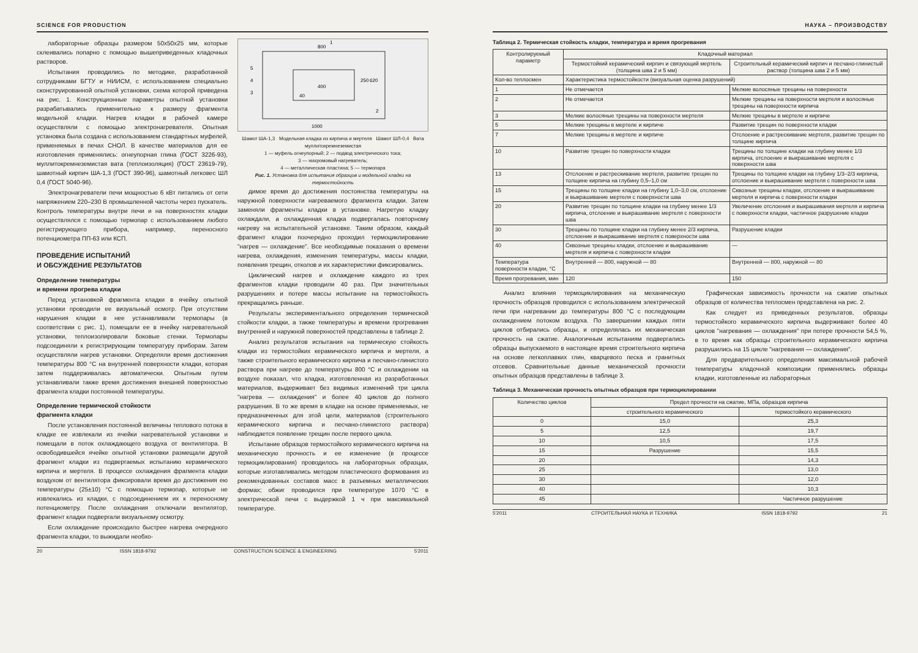SCIENCE FOR PRODUCTION
лабораторные образцы размером 50х50х25 мм, которые склеивались попарно с помощью вышеприведенных кладочных растворов.
Испытания проводились по методике, разработанной сотрудниками БГТУ и НИИСМ, с использованием специально сконструированной опытной установки, схема которой приведена на рис. 1. Конструкционные параметры опытной установки разрабатывались применительно к размеру фрагмента модельной кладки. Нагрев кладки в рабочей камере осуществляли с помощью электронагревателя. Опытная установка была создана с использованием стандартных муфелей, применяемых в печах СНОЛ. В качестве материалов для ее изготовления применялись: огнеупорная глина (ГОСТ 3226-93), муллитокремнеземистая вата (теплоизоляция) (ГОСТ 23619-79), шамотный кирпич ША-1,3 (ГОСТ 390-96), шамотный легковес ШЛ 0,4 (ГОСТ 5040-96).
Электронагреватели печи мощностью 6 кВт питались от сети напряжением 220–230 В промышленной частоты через пускатель. Контроль температуры внутри печи и на поверхностях кладки осуществлялся с помощью термопар с использованием любого регистрирующего прибора, например, переносного потенциометра ПП-63 или КСП.
ПРОВЕДЕНИЕ ИСПЫТАНИЙ
И ОБСУЖДЕНИЕ РЕЗУЛЬТАТОВ
Определение температуры
и времени прогрева кладки
Перед установкой фрагмента кладки в ячейку опытной установки проводили ее визуальный осмотр. При отсутствии нарушения кладки в нее устанавливали термопары (в соответствии с рис. 1), помещали ее в ячейку нагревательной установки, теплоизолировали боковые стенки. Термопары подсоединяли к регистрирующим температуру приборам. Затем осуществляли нагрев установки. Определяли время достижения температуры 800 °С на внутренней поверхности кладки, которая затем поддерживалась автоматически. Опытным путем устанавливали также время достижения внешней поверхностью фрагмента кладки постоянной температуры.
Определение термической стойкости
фрагмента кладки
После установления постоянной величины теплового потока в кладке ее извлекали из ячейки нагревательной установки и помещали в поток охлаждающего воздуха от вентилятора. В освободившейся ячейке опытной установки размещали другой фрагмент кладки из подвергаемых испытанию керамического кирпича и мертеля. В процессе охлаждения фрагмента кладки воздухом от вентилятора фиксировали время до достижения ею температуры (25±10) °С с помощью термопар, которые не извлекались из кладки, с подсоединением их к переносному потенциометру. После охлаждения отключали вентилятор, фрагмент кладки подвергали визуальному осмотру.
Если охлаждение происходило быстрее нагрева очередного фрагмента кладки, то выжидали необхо-
800
1000
400
40
250
620
5
4
3
2
1
Шамот ША-1,3 Модельная кладка из кирпича и мертеля Шамот ШЛ-0,4 Вата муллитокремнеземистая
1 — муфель огнеупорный; 2 — подвод электрического тока;
3 — нихромовый нагреватель;
4 — металлическая пластина; 5 — термопара
Рис. 1. Установка для испытания образцов и модельной кладки на термостойкость
димое время до достижения постоянства температуры на наружной поверхности нагреваемого фрагмента кладки. Затем заменяли фрагменты кладки в установке. Нагретую кладку охлаждали, а охлажденная кладка подвергалась повторному нагреву на испытательной установке. Таким образом, каждый фрагмент кладки поочередно проходил термоциклирование "нагрев — охлаждение". Все необходимые показания о времени нагрева, охлаждения, изменения температуры, массы кладки, появления трещин, отколов и их характеристики фиксировались.
Циклический нагрев и охлаждение каждого из трех фрагментов кладки проводили 40 раз. При значительных разрушениях и потере массы испытание на термостойкость прекращались раньше.
Результаты экспериментального определения термической стойкости кладки, а также температуры и времени прогревания внутренней и наружной поверхностей представлены в таблице 2.
Анализ результатов испытания на термическую стойкость кладки из термостойких керамического кирпича и мертеля, а также строительного керамического кирпича и песчано-глинистого раствора при нагреве до температуры 800 °С и охлаждении на воздухе показал, что кладка, изготовленная из разработанных материалов, выдерживает без видимых изменений три цикла "нагрева — охлаждения" и более 40 циклов до полного разрушения. В то же время в кладке на основе применяемых, не предназначенных для этой цели, материалов (строительного керамического кирпича и песчано-глинистого раствора) наблюдается появление трещин после первого цикла.
Испытание образцов термостойкого керамического кирпича на механическую прочность и ее изменение (в процессе термоциклирования) проводилось на лабораторных образцах, которые изготавливались методом пластического формования из рекомендованных составов масс в разъемных металлических формах; обжиг проводился при температуре 1070 °С в электрической печи с выдержкой 1 ч при максимальной температуре.
20 ISSN 1818-9792 CONSTRUCTION SCIENCE & ENGINEERING 5'2011
НАУКА – ПРОИЗВОДСТВУ
Таблица 2. Термическая стойкость кладки, температура и время прогревания
| Контролируемый параметр | Кладочный материал | |
| --- | --- | --- |
| | Термостойкий керамический кирпич и связующий мертель (толщина шва 2 и 5 мм) | Строительный керамический кирпич и песчано-глинистый раствор (толщина шва 2 и 5 мм) |
| Кол-во теплосмен | Характеристика термостойкости (визуальная оценка разрушений) | |
| 1 | Не отмечается | Мелкие волосяные трещины на поверхности |
| 2 | Не отмечается | Мелкие трещины на поверхности мертеля и волосяные трещины на поверхности кирпича |
| 3 | Мелкие волосяные трещины на поверхности мертеля | Мелкие трещины в мертеле и кирпиче |
| 5 | Мелкие трещины в мертеле и кирпиче | Развитие трещин по поверхности кладки |
| 7 | Мелкие трещины в мертеле и кирпиче | Отслоение и растрескивание мертеля, развитие трещин по толщине кирпича |
| 10 | Развитие трещин по поверхности кладки | Трещины по толщине кладки на глубину менее 1/3 кирпича, отслоение и выкрашивание мертеля с поверхности шва |
| 13 | Отслоение и растрескивание мертеля, развитие трещин по толщине кирпича на глубину 0,5–1,0 см | Трещины по толщине кладки на глубину 1/3–2/3 кирпича, отслоение и выкрашивание мертеля с поверхности шва |
| 15 | Трещины по толщине кладки на глубину 1,0–3,0 см, отслоение и выкрашивание мертеля с поверхности шва | Сквозные трещины кладки, отслоение и выкрашивание мертеля и кирпича с поверхности кладки |
| 20 | Развитие трещин по толщине кладки на глубину менее 1/3 кирпича, отслоение и выкрашивание мертеля с поверхности шва | Увеличение отслоения и выкрашивания мертеля и кирпича с поверхности кладки, частичное разрушение кладки |
| 30 | Трещины по толщине кладки на глубину менее 2/3 кирпича, отслоение и выкрашивание мертеля с поверхности шва | Разрушение кладки |
| 40 | Сквозные трещины кладки, отслоение и выкрашивание мертеля и кирпича с поверхности кладки | — |
| Температура поверхности кладки, °С | Внутренней — 800, наружной — 80 | Внутренней — 800, наружной — 80 |
| Время прогревания, мин | 120 | 150 |
Анализ влияния термоциклирования на механическую прочность образцов проводился с использованием электрической печи при нагревании до температуры 800 °С с последующим охлаждением потоком воздуха. По завершении каждых пяти циклов отбирались образцы, и определялась их механическая прочность на сжатие. Аналогичным испытаниям подвергались образцы выпускаемого в настоящее время строительного кирпича на основе легкоплавких глин, кварцевого песка и гранитных отсевов. Сравнительные данные механической прочности опытных образцов представлены в таблице 3.
Графическая зависимость прочности на сжатие опытных образцов от количества теплосмен представлена на рис. 2.
Как следует из приведенных результатов, образцы термостойкого керамического кирпича выдерживают более 40 циклов "нагревания — охлаждения" при потере прочности 54,5 %, в то время как образцы строительного керамического кирпича разрушились на 15 цикле "нагревания — охлаждения".
Для предварительного определения максимальной рабочей температуры кладочной композиции применялись образцы кладки, изготовленные из лабораторных
Таблица 3. Механическая прочность опытных образцов при термоциклировании
| Количество циклов | Предел прочности на сжатие, МПа, образцов кирпича | |
| --- | --- | --- |
| | строительного керамического | термостойкого керамического |
| 0 | 15,0 | 25,3 |
| 5 | 12,5 | 19,7 |
| 10 | 10,5 | 17,5 |
| 15 | Разрушение | 15,5 |
| 20 | | 14,3 |
| 25 | | 13,0 |
| 30 | | 12,0 |
| 40 | | 10,3 |
| 45 | | Частичное разрушение |
5'2011 СТРОИТЕЛЬНАЯ НАУКА И ТЕХНИКА ISSN 1818-9792 21